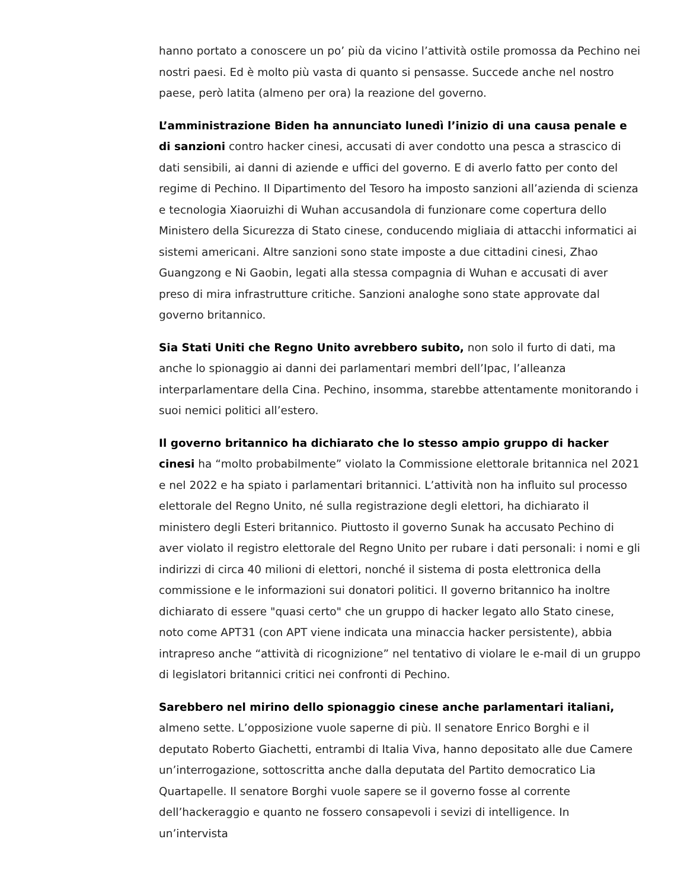hanno portato a conoscere un po’ più da vicino l’attività ostile promossa da Pechino nei nostri paesi. Ed è molto più vasta di quanto si pensasse. Succede anche nel nostro paese, però latita (almeno per ora) la reazione del governo.
L’amministrazione Biden ha annunciato lunedì l’inizio di una causa penale e di sanzioni contro hacker cinesi, accusati di aver condotto una pesca a strascico di dati sensibili, ai danni di aziende e uffici del governo. E di averlo fatto per conto del regime di Pechino. Il Dipartimento del Tesoro ha imposto sanzioni all’azienda di scienza e tecnologia Xiaoruizhi di Wuhan accusandola di funzionare come copertura dello Ministero della Sicurezza di Stato cinese, conducendo migliaia di attacchi informatici ai sistemi americani. Altre sanzioni sono state imposte a due cittadini cinesi, Zhao Guangzong e Ni Gaobin, legati alla stessa compagnia di Wuhan e accusati di aver preso di mira infrastrutture critiche. Sanzioni analoghe sono state approvate dal governo britannico.
Sia Stati Uniti che Regno Unito avrebbero subito, non solo il furto di dati, ma anche lo spionaggio ai danni dei parlamentari membri dell’Ipac, l’alleanza interparlamentare della Cina. Pechino, insomma, starebbe attentamente monitorando i suoi nemici politici all’estero.
Il governo britannico ha dichiarato che lo stesso ampio gruppo di hacker cinesi ha “molto probabilmente” violato la Commissione elettorale britannica nel 2021 e nel 2022 e ha spiato i parlamentari britannici. L’attività non ha influito sul processo elettorale del Regno Unito, né sulla registrazione degli elettori, ha dichiarato il ministero degli Esteri britannico. Piuttosto il governo Sunak ha accusato Pechino di aver violato il registro elettorale del Regno Unito per rubare i dati personali: i nomi e gli indirizzi di circa 40 milioni di elettori, nonché il sistema di posta elettronica della commissione e le informazioni sui donatori politici. Il governo britannico ha inoltre dichiarato di essere "quasi certo" che un gruppo di hacker legato allo Stato cinese, noto come APT31 (con APT viene indicata una minaccia hacker persistente), abbia intrapreso anche “attività di ricognizione” nel tentativo di violare le e-mail di un gruppo di legislatori britannici critici nei confronti di Pechino.
Sarebbero nel mirino dello spionaggio cinese anche parlamentari italiani, almeno sette. L’opposizione vuole saperne di più. Il senatore Enrico Borghi e il deputato Roberto Giachetti, entrambi di Italia Viva, hanno depositato alle due Camere un’interrogazione, sottoscritta anche dalla deputata del Partito democratico Lia Quartapelle. Il senatore Borghi vuole sapere se il governo fosse al corrente dell’hackeraggio e quanto ne fossero consapevoli i sevizi di intelligence. In un’intervista